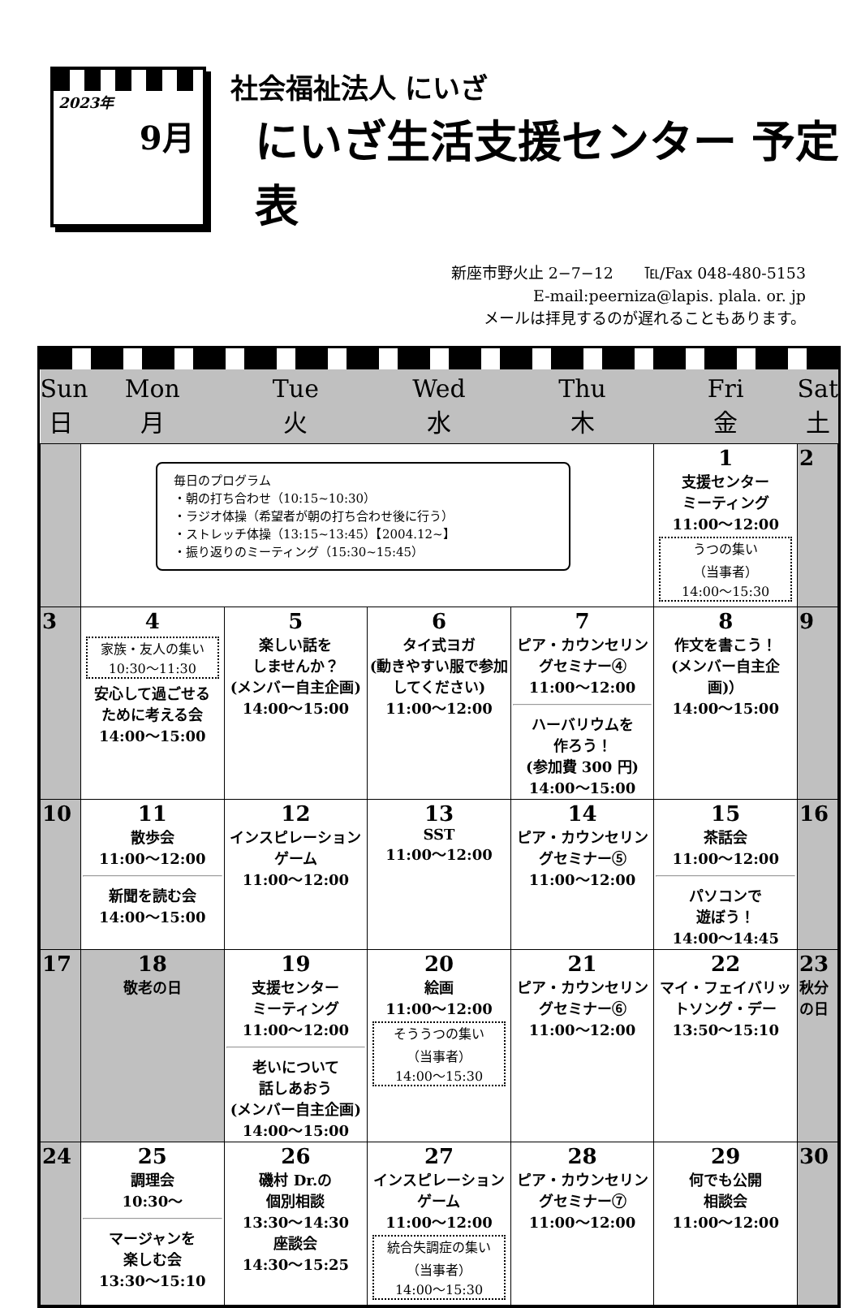2023年
9月
社会福祉法人 にいざ
にいざ生活支援センター 予定表
新座市野火止 2−7−12　　℡/Fax 048-480-5153
E-mail:peerniza@lapis. plala. or. jp
メールは拝見するのが遅れることもあります。
| Sun 日 | Mon 月 | Tue 火 | Wed 水 | Thu 木 | Fri 金 | Sat 土 |
| --- | --- | --- | --- | --- | --- | --- |
| | 毎日のプログラム ・朝の打ち合わせ（10:15~10:30） ・ラジオ体操（希望者が朝の打ち合わせ後に行う） ・ストレッチ体操（13:15~13:45）【2004.12~】 ・振り返りのミーティング（15:30~15:45） | | | | 1 支援センター ミーティング 11:00〜12:00 うつの集い （当事者） 14:00〜15:30 | 2 |
| 3 | 4 家族・友人の集い 10:30〜11:30 安心して過ごせる ために考える会 14:00〜15:00 | 5 楽しい話を しませんか？ (メンバー自主企画) 14:00〜15:00 | 6 タイ式ヨガ (動きやすい服で参加してください) 11:00〜12:00 | 7 ピア・カウンセリングセミナー④ 11:00〜12:00 ハーバリウムを 作ろう！ (参加費 300 円) 14:00〜15:00 | 8 作文を書こう！ (メンバー自主企画)） 14:00〜15:00 | 9 |
| 10 | 11 散歩会 11:00〜12:00 新聞を読む会 14:00〜15:00 | 12 インスピレーションゲーム 11:00〜12:00 | 13 SST 11:00〜12:00 | 14 ピア・カウンセリングセミナー⑤ 11:00〜12:00 | 15 茶話会 11:00〜12:00 パソコンで 遊ぼう！ 14:00〜14:45 | 16 |
| 17 | 18 敬老の日 | 19 支援センター ミーティング 11:00〜12:00 老いについて 話しあおう (メンバー自主企画) 14:00〜15:00 | 20 絵画 11:00〜12:00 そううつの集い （当事者） 14:00〜15:30 | 21 ピア・カウンセリングセミナー⑥ 11:00〜12:00 | 22 マイ・フェイバリットソング・デー 13:50〜15:10 | 23 秋分の日 |
| 24 | 25 調理会 10:30〜 マージャンを 楽しむ会 13:30〜15:10 | 26 磯村 Dr.の 個別相談 13:30〜14:30 座談会 14:30〜15:25 | 27 インスピレーションゲーム 11:00〜12:00 統合失調症の集い （当事者） 14:00〜15:30 | 28 ピア・カウンセリングセミナー⑦ 11:00〜12:00 | 29 何でも公開 相談会 11:00〜12:00 | 30 |